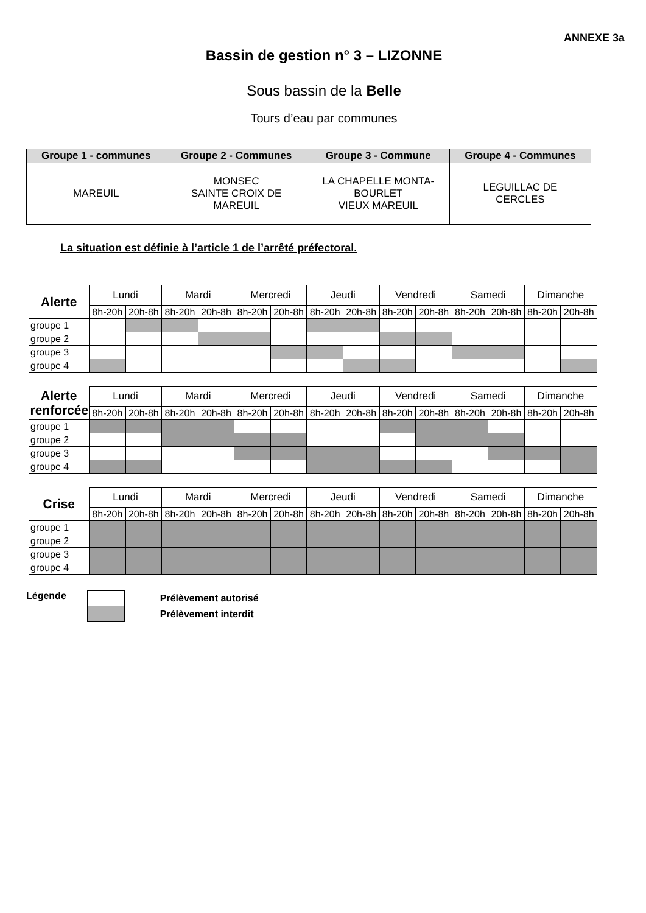ANNEXE 3a
Bassin de gestion n° 3 – LIZONNE
Sous bassin de la Belle
Tours d’eau par communes
| Groupe 1 - communes | Groupe 2 - Communes | Groupe 3 - Commune | Groupe 4 - Communes |
| --- | --- | --- | --- |
| MAREUIL | MONSEC SAINTE CROIX DE MAREUIL | LA CHAPELLE MONTA- BOURLET VIEUX MAREUIL | LEGUILLAC DE CERCLES |
La situation est définie à l’article 1 de l’arrêté préfectoral.
| Alerte | Lundi | | Mardi | | Mercredi | | Jeudi | | Vendredi | | Samedi | | Dimanche | |
| | 8h-20h | 20h-8h | 8h-20h | 20h-8h | 8h-20h | 20h-8h | 8h-20h | 20h-8h | 8h-20h | 20h-8h | 8h-20h | 20h-8h | 8h-20h | 20h-8h |
| groupe 1 | | | | | | | | | | | | | | |
| groupe 2 | | | | | | | | | | | | | | |
| groupe 3 | | | | | | | | | | | | | | |
| groupe 4 | | | | | | | | | | | | | | |
| Alerte renforcée | Lundi | | Mardi | | Mercredi | | Jeudi | | Vendredi | | Samedi | | Dimanche | |
| | 8h-20h | 20h-8h | 8h-20h | 20h-8h | 8h-20h | 20h-8h | 8h-20h | 20h-8h | 8h-20h | 20h-8h | 8h-20h | 20h-8h | 8h-20h | 20h-8h |
| groupe 1 | | | | | | | | | | | | | | |
| groupe 2 | | | | | | | | | | | | | | |
| groupe 3 | | | | | | | | | | | | | | |
| groupe 4 | | | | | | | | | | | | | | |
| Crise | Lundi | | Mardi | | Mercredi | | Jeudi | | Vendredi | | Samedi | | Dimanche | |
| | 8h-20h | 20h-8h | 8h-20h | 20h-8h | 8h-20h | 20h-8h | 8h-20h | 20h-8h | 8h-20h | 20h-8h | 8h-20h | 20h-8h | 8h-20h | 20h-8h |
| groupe 1 | | | | | | | | | | | | | | |
| groupe 2 | | | | | | | | | | | | | | |
| groupe 3 | | | | | | | | | | | | | | |
| groupe 4 | | | | | | | | | | | | | | |
Légende
Prélèvement autorisé
Prélèvement interdit